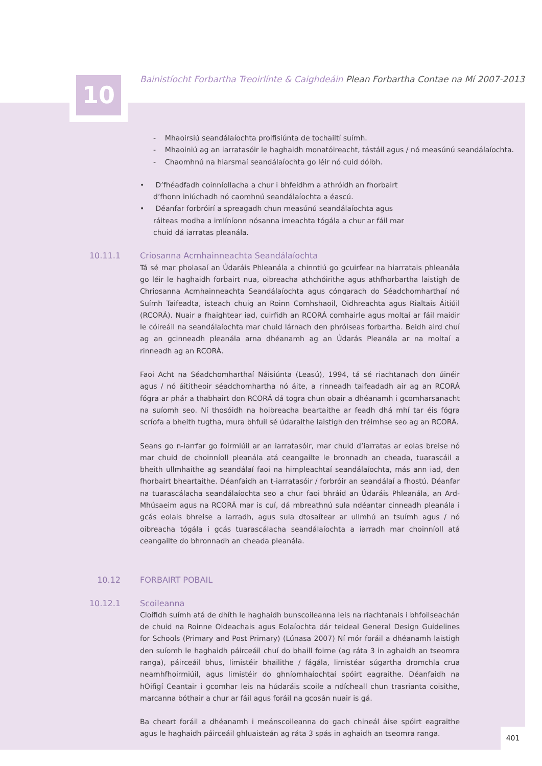10
Bainistíocht Forbartha Treoirlínte & Caighdeáin Plean Forbartha Contae na Mí 2007-2013
- Mhaoirsiú seandálaíochta proifisiúnta de tochailtí suímh.
- Mhaoiniú ag an iarratasóir le haghaidh monatóireacht, tástáil agus / nó measúnú seandálaíochta.
- Chaomhnú na hiarsmaí seandálaíochta go léir nó cuid dóibh.
• D’fhéadfadh coinníollacha a chur i bhfeidhm a athróidh an fhorbairt d’fhonn iniúchadh nó caomhnú seandálaíochta a éascú.
• Déanfar forbróirí a spreagadh chun measúnú seandálaíochta agus ráiteas modha a imlíníonn nósanna imeachta tógála a chur ar fáil mar chuid dá iarratas pleanála.
10.11.1 Criosanna Acmhainneachta Seandálaíochta
Tá sé mar pholasaí an Údaráis Phleanála a chinntiú go gcuirfear na hiarratais phleanála go léir le haghaidh forbairt nua, oibreacha athchóirithe agus athfhorbartha laistigh de Chriosanna Acmhainneachta Seandálaíochta agus cóngarach do Séadchomharthaí nó Suímh Taifeadta, isteach chuig an Roinn Comhshaoil, Oidhreachta agus Rialtais Áitiúil (RCORÁ). Nuair a fhaightear iad, cuirfidh an RCORÁ comhairle agus moltaí ar fáil maidir le cóireáil na seandálaíochta mar chuid lárnach den phróiseas forbartha. Beidh aird chuí ag an gcinneadh pleanála arna dhéanamh ag an Údarás Pleanála ar na moltaí a rinneadh ag an RCORÁ.
Faoi Acht na Séadchomharthaí Náisiúnta (Leasú), 1994, tá sé riachtanach don úinéir agus / nó áititheoir séadchomhartha nó áite, a rinneadh taifeadadh air ag an RCORÁ fógra ar phár a thabhairt don RCORÁ dá togra chun obair a dhéanamh i gcomharsanacht na suíomh seo. Ní thosóidh na hoibreacha beartaithe ar feadh dhá mhí tar éis fógra scríofa a bheith tugtha, mura bhfuil sé údaraithe laistigh den tréimhse seo ag an RCORÁ.
Seans go n-iarrfar go foirmiúil ar an iarratasóir, mar chuid d’iarratas ar eolas breise nó mar chuid de choinníoll pleanála atá ceangailte le bronnadh an cheada, tuarascáil a bheith ullmhaithe ag seandálaí faoi na himpleachtaí seandálaíochta, más ann iad, den fhorbairt bheartaithe. Déanfaidh an t-iarratasóir / forbróir an seandálaí a fhostú. Déanfar na tuarascálacha seandálaíochta seo a chur faoi bhráid an Údaráis Phleanála, an Ard-Mhúsaeim agus na RCORÁ mar is cuí, dá mbreathnú sula ndéantar cinneadh pleanála i gcás eolais bhreise a iarradh, agus sula dtosaítear ar ullmhú an tsuímh agus / nó oibreacha tógála i gcás tuarascálacha seandálaíochta a iarradh mar choinníoll atá ceangailte do bhronnadh an cheada pleanála.
10.12 FORBAIRT POBAIL
10.12.1 Scoileanna
Cloífidh suímh atá de dhíth le haghaidh bunscoileanna leis na riachtanais i bhfoilseachán de chuid na Roinne Oideachais agus Eolaíochta dár teideal General Design Guidelines for Schools (Primary and Post Primary) (Lúnasa 2007) Ní mór foráil a dhéanamh laistigh den suíomh le haghaidh páirceáil chuí do bhaill foirne (ag ráta 3 in aghaidh an tseomra ranga), páirceáil bhus, limistéir bhailithe / fágála, limistéar súgartha dromchla crua neamhfhoirmiúil, agus limistéir do ghníomhaíochtaí spóirt eagraithe. Déanfaidh na hOifigí Ceantair i gcomhar leis na húdaráis scoile a ndícheall chun trasrianta coisithe, marcanna bóthair a chur ar fáil agus foráil na gcosán nuair is gá.
Ba cheart foráil a dhéanamh i meánscoileanna do gach chineál áise spóirt eagraithe agus le haghaidh páirceáil ghluaisteán ag ráta 3 spás in aghaidh an tseomra ranga.
401